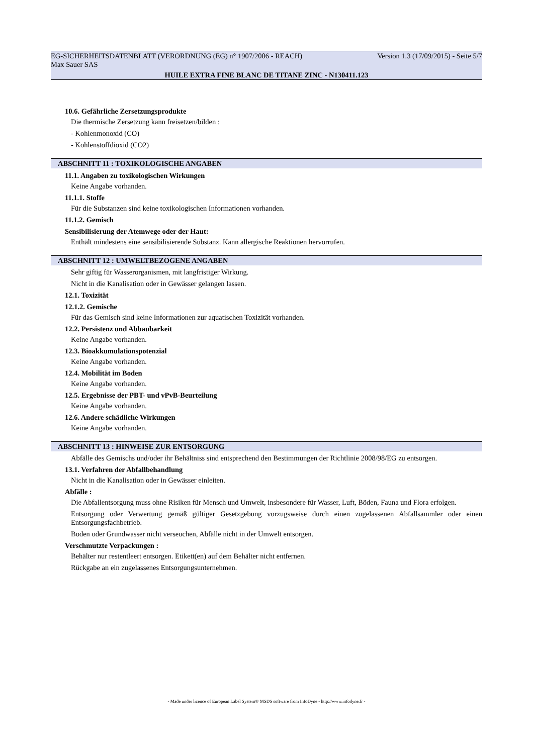EG-SICHERHEITSDATENBLATT (VERORDNUNG (EG) n° 1907/2006 - REACH) Version 1.3 (17/09/2015) - Seite 5/7
Max Sauer SAS
HUILE EXTRA FINE BLANC DE TITANE ZINC - N130411.123
10.6. Gefährliche Zersetzungsprodukte
Die thermische Zersetzung kann freisetzen/bilden :
- Kohlenmonoxid (CO)
- Kohlenstoffdioxid (CO2)
ABSCHNITT 11 : TOXIKOLOGISCHE ANGABEN
11.1. Angaben zu toxikologischen Wirkungen
Keine Angabe vorhanden.
11.1.1. Stoffe
Für die Substanzen sind keine toxikologischen Informationen vorhanden.
11.1.2. Gemisch
Sensibilisierung der Atemwege oder der Haut:
Enthält mindestens eine sensibilisierende Substanz. Kann allergische Reaktionen hervorrufen.
ABSCHNITT 12 : UMWELTBEZOGENE ANGABEN
Sehr giftig für Wasserorganismen, mit langfristiger Wirkung.
Nicht in die Kanalisation oder in Gewässer gelangen lassen.
12.1. Toxizität
12.1.2. Gemische
Für das Gemisch sind keine Informationen zur aquatischen Toxizität vorhanden.
12.2. Persistenz und Abbaubarkeit
Keine Angabe vorhanden.
12.3. Bioakkumulationspotenzial
Keine Angabe vorhanden.
12.4. Mobilität im Boden
Keine Angabe vorhanden.
12.5. Ergebnisse der PBT- und vPvB-Beurteilung
Keine Angabe vorhanden.
12.6. Andere schädliche Wirkungen
Keine Angabe vorhanden.
ABSCHNITT 13 : HINWEISE ZUR ENTSORGUNG
Abfälle des Gemischs und/oder ihr Behältniss sind entsprechend den Bestimmungen der Richtlinie 2008/98/EG zu entsorgen.
13.1. Verfahren der Abfallbehandlung
Nicht in die Kanalisation oder in Gewässer einleiten.
Abfälle :
Die Abfallentsorgung muss ohne Risiken für Mensch und Umwelt, insbesondere für Wasser, Luft, Böden, Fauna und Flora erfolgen.
Entsorgung oder Verwertung gemäß gültiger Gesetzgebung vorzugsweise durch einen zugelassenen Abfallsammler oder einen Entsorgungsfachbetrieb.
Boden oder Grundwasser nicht verseuchen, Abfälle nicht in der Umwelt entsorgen.
Verschmutzte Verpackungen :
Behälter nur restentleert entsorgen. Etikett(en) auf dem Behälter nicht entfernen.
Rückgabe an ein zugelassenes Entsorgungsunternehmen.
- Made under licence of European Label System® MSDS software from InfoDyne - http://www.infodyne.fr -